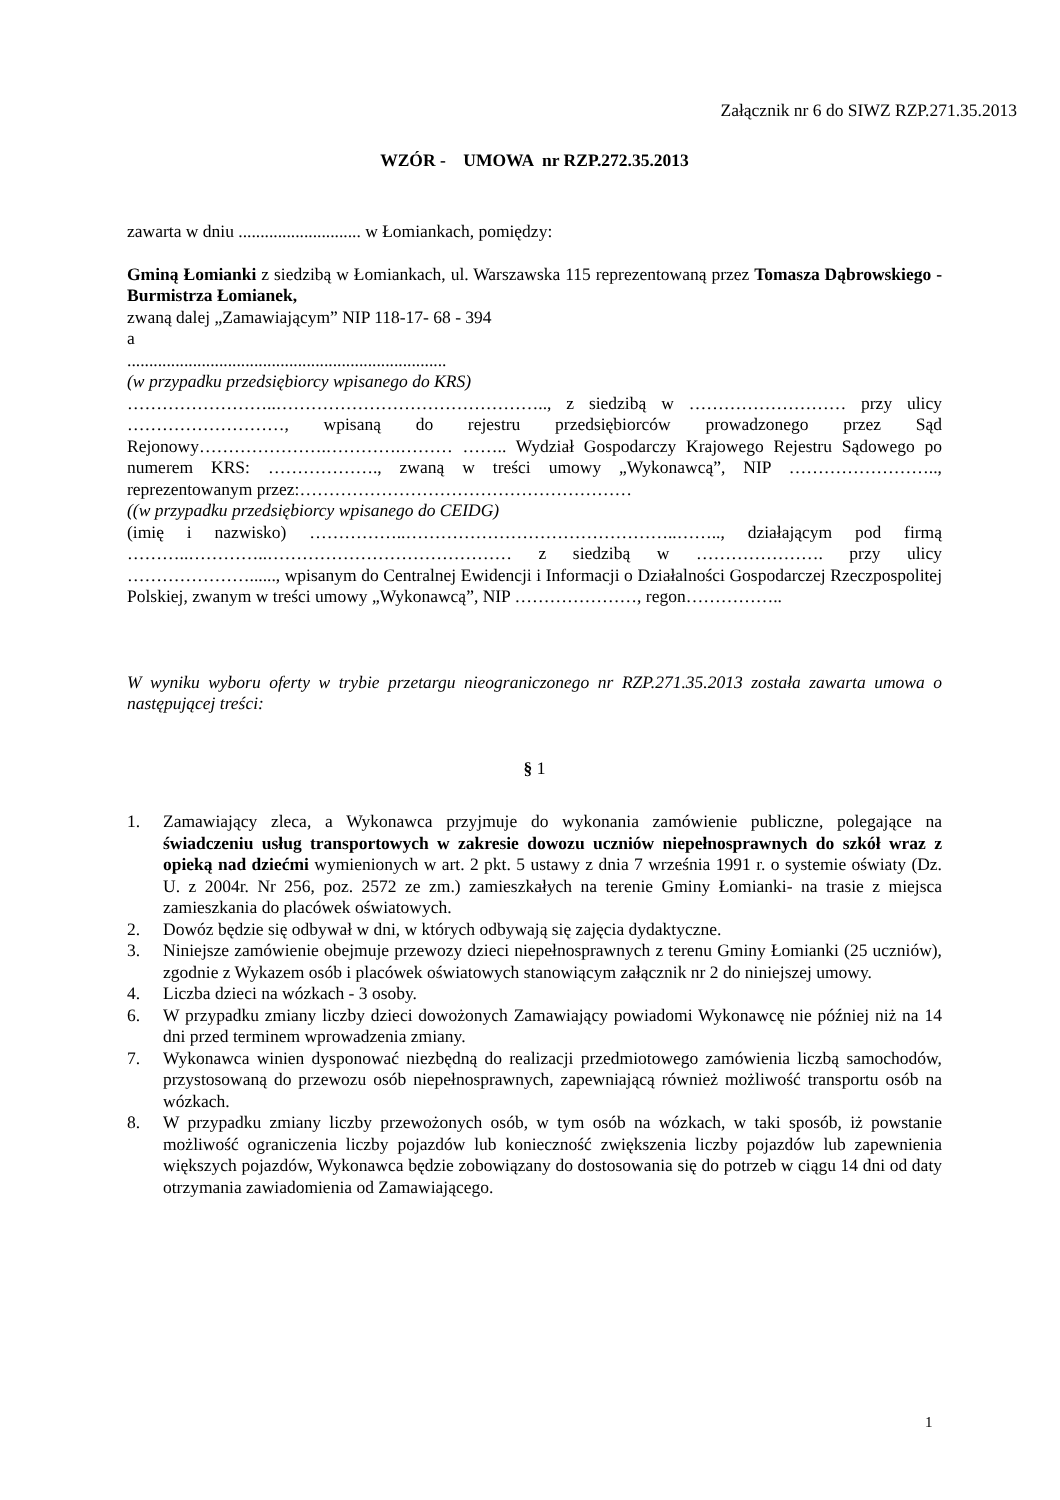Załącznik nr 6 do SIWZ RZP.271.35.2013
WZÓR - UMOWA nr RZP.272.35.2013
zawarta w dniu ............................ w Łomiankach, pomiędzy:
Gminą Łomianki z siedzibą w Łomiankach, ul. Warszawska 115 reprezentowaną przez Tomasza Dąbrowskiego -Burmistrza Łomianek,
zwaną dalej „Zamawiającym” NIP 118-17- 68 - 394
a
.........................................................................
(w przypadku przedsiębiorcy wpisanego do KRS)
……………………..……………………………………….., z siedzibą w ……………………… przy ulicy ………………………, wpisaną do rejestru przedsiębiorców prowadzonego przez Sąd Rejonowy………………….………….……… …….. Wydział Gospodarczy Krajowego Rejestru Sądowego po numerem KRS: ………………., zwaną w treści umowy „Wykonawcą”, NIP …………………….., reprezentowanym przez:…………………………………………………
((w przypadku przedsiębiorcy wpisanego do CEIDG)
(imię i nazwisko) ……………..………………………………………..…….., działającym pod firmą ………..…………..…………………………………… z siedzibą w …………………. przy ulicy …………………......, wpisanym do Centralnej Ewidencji i Informacji o Działalności Gospodarczej Rzeczpospolitej Polskiej, zwanym w treści umowy „Wykonawcą”, NIP …………………, regon……………..
W wyniku wyboru oferty w trybie przetargu nieograniczonego nr RZP.271.35.2013 została zawarta umowa o następującej treści:
§ 1
1. Zamawiający zleca, a Wykonawca przyjmuje do wykonania zamówienie publiczne, polegające na świadczeniu usług transportowych w zakresie dowozu uczniów niepełnosprawnych do szkół wraz z opieką nad dziećmi wymienionych w art. 2 pkt. 5 ustawy z dnia 7 września 1991 r. o systemie oświaty (Dz. U. z 2004r. Nr 256, poz. 2572 ze zm.) zamieszkałych na terenie Gminy Łomianki- na trasie z miejsca zamieszkania do placówek oświatowych.
2. Dowóz będzie się odbywał w dni, w których odbywają się zajęcia dydaktyczne.
3. Niniejsze zamówienie obejmuje przewozy dzieci niepełnosprawnych z terenu Gminy Łomianki (25 uczniów), zgodnie z Wykazem osób i placówek oświatowych stanowiącym załącznik nr 2 do niniejszej umowy.
4. Liczba dzieci na wózkach - 3 osoby.
6. W przypadku zmiany liczby dzieci dowożonych Zamawiający powiadomi Wykonawcę nie później niż na 14 dni przed terminem wprowadzenia zmiany.
7. Wykonawca winien dysponować niezbędną do realizacji przedmiotowego zamówienia liczbą samochodów, przystosowaną do przewozu osób niepełnosprawnych, zapewniającą również możliwość transportu osób na wózkach.
8. W przypadku zmiany liczby przewożonych osób, w tym osób na wózkach, w taki sposób, iż powstanie możliwość ograniczenia liczby pojazdów lub konieczność zwiększenia liczby pojazdów lub zapewnienia większych pojazdów, Wykonawca będzie zobowiązany do dostosowania się do potrzeb w ciągu 14 dni od daty otrzymania zawiadomienia od Zamawiającego.
1